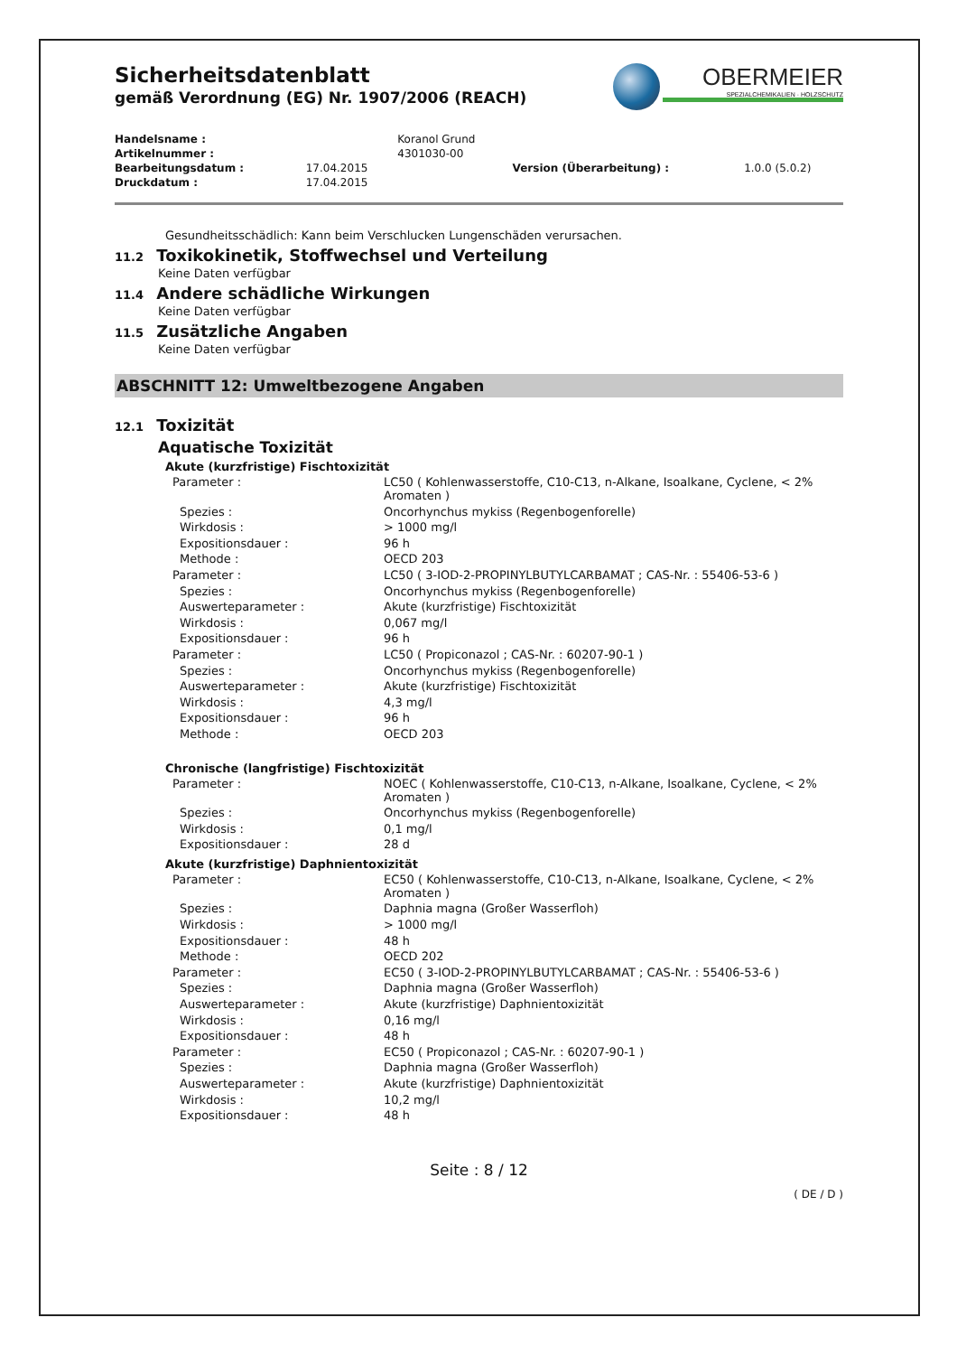OBERMEIER
SPEZIALCHEMIKALIEN · HOLZSCHUTZ
Sicherheitsdatenblatt
gemäß Verordnung (EG) Nr. 1907/2006 (REACH)
| Handelsname : | | Koranol Grund | | |
| Artikelnummer : | | 4301030-00 | | |
| Bearbeitungsdatum : | 17.04.2015 | | Version (Überarbeitung) : | 1.0.0 (5.0.2) |
| Druckdatum : | 17.04.2015 | | | |
Gesundheitsschädlich: Kann beim Verschlucken Lungenschäden verursachen.
11.2 Toxikokinetik, Stoffwechsel und Verteilung
Keine Daten verfügbar
11.4 Andere schädliche Wirkungen
Keine Daten verfügbar
11.5 Zusätzliche Angaben
Keine Daten verfügbar
ABSCHNITT 12: Umweltbezogene Angaben
12.1 Toxizität
Aquatische Toxizität
Akute (kurzfristige) Fischtoxizität
| Parameter : | LC50 ( Kohlenwasserstoffe, C10-C13, n-Alkane, Isoalkane, Cyclene, < 2% Aromaten ) |
| Spezies : | Oncorhynchus mykiss (Regenbogenforelle) |
| Wirkdosis : | > 1000 mg/l |
| Expositionsdauer : | 96 h |
| Methode : | OECD 203 |
| Parameter : | LC50 ( 3-IOD-2-PROPINYLBUTYLCARBAMAT ; CAS-Nr. : 55406-53-6 ) |
| Spezies : | Oncorhynchus mykiss (Regenbogenforelle) |
| Auswerteparameter : | Akute (kurzfristige) Fischtoxizität |
| Wirkdosis : | 0,067 mg/l |
| Expositionsdauer : | 96 h |
| Parameter : | LC50 ( Propiconazol ; CAS-Nr. : 60207-90-1 ) |
| Spezies : | Oncorhynchus mykiss (Regenbogenforelle) |
| Auswerteparameter : | Akute (kurzfristige) Fischtoxizität |
| Wirkdosis : | 4,3 mg/l |
| Expositionsdauer : | 96 h |
| Methode : | OECD 203 |
Chronische (langfristige) Fischtoxizität
| Parameter : | NOEC ( Kohlenwasserstoffe, C10-C13, n-Alkane, Isoalkane, Cyclene, < 2% Aromaten ) |
| Spezies : | Oncorhynchus mykiss (Regenbogenforelle) |
| Wirkdosis : | 0,1 mg/l |
| Expositionsdauer : | 28 d |
Akute (kurzfristige) Daphnientoxizität
| Parameter : | EC50 ( Kohlenwasserstoffe, C10-C13, n-Alkane, Isoalkane, Cyclene, < 2% Aromaten ) |
| Spezies : | Daphnia magna (Großer Wasserfloh) |
| Wirkdosis : | > 1000 mg/l |
| Expositionsdauer : | 48 h |
| Methode : | OECD 202 |
| Parameter : | EC50 ( 3-IOD-2-PROPINYLBUTYLCARBAMAT ; CAS-Nr. : 55406-53-6 ) |
| Spezies : | Daphnia magna (Großer Wasserfloh) |
| Auswerteparameter : | Akute (kurzfristige) Daphnientoxizität |
| Wirkdosis : | 0,16 mg/l |
| Expositionsdauer : | 48 h |
| Parameter : | EC50 ( Propiconazol ; CAS-Nr. : 60207-90-1 ) |
| Spezies : | Daphnia magna (Großer Wasserfloh) |
| Auswerteparameter : | Akute (kurzfristige) Daphnientoxizität |
| Wirkdosis : | 10,2 mg/l |
| Expositionsdauer : | 48 h |
Seite : 8 / 12
( DE / D )